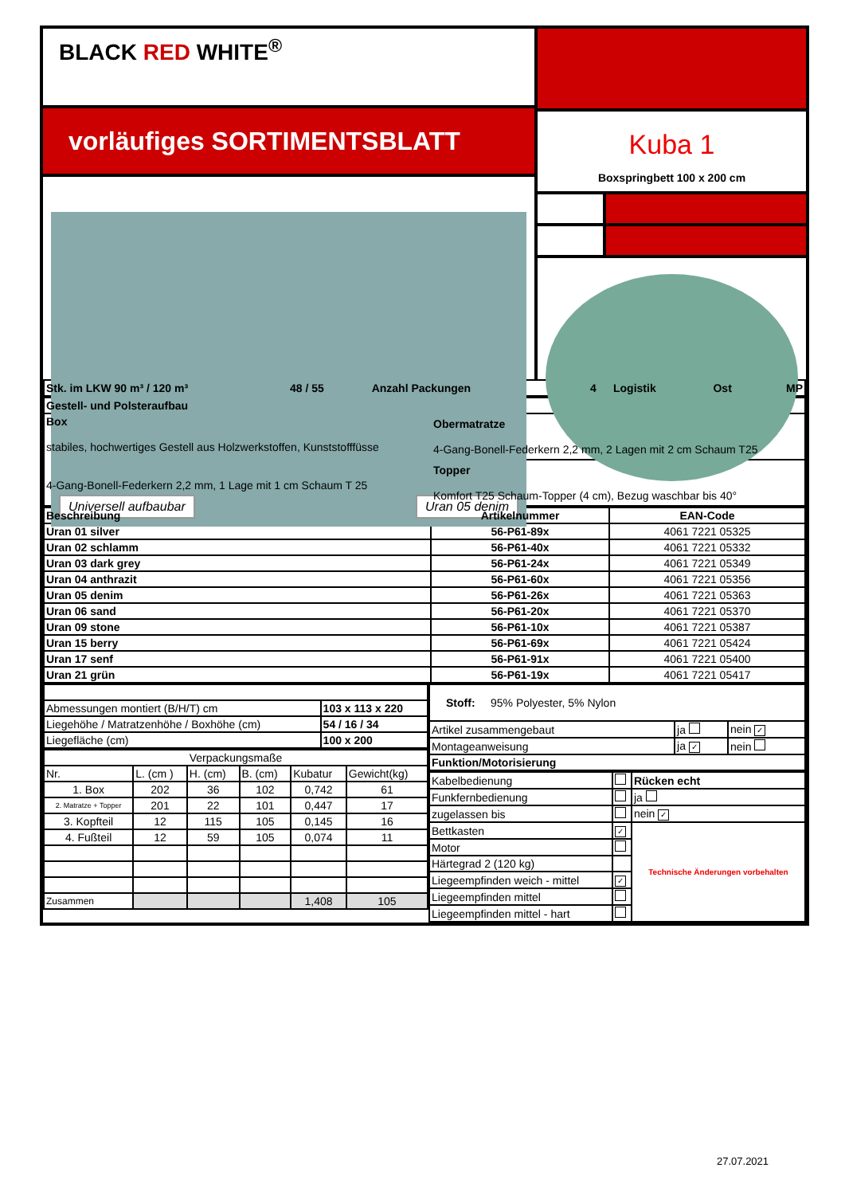BLACK RED WHITE<sup>®</sup>
vorläufiges SORTIMENTSBLATT
Universell aufbaubar Uran 05 denim
Kuba 1
Boxspringbett 100 x 200 cm
| Stk. im LKW 90 m³ / 120 m³ | 48 / 55 | Anzahl Packungen | 4 | Logistik | Ost | MP |
| Gestell- und Polsteraufbau | |
| Box stabiles, hochwertiges Gestell aus Holzwerkstoffen, Kunststofffüsse 4-Gang-Bonell-Federkern 2,2 mm, 1 Lage mit 1 cm Schaum T 25 | Obermatratze 4-Gang-Bonell-Federkern 2,2 mm, 2 Lagen mit 2 cm Schaum T25 |
| | Topper Komfort T25 Schaum-Topper (4 cm), Bezug waschbar bis 40° |
| Beschreibung | Artikelnummer | EAN-Code |
| --- | --- | --- |
| Uran 01 silver | 56-P61-89x | 4061 7221 05325 |
| Uran 02 schlamm | 56-P61-40x | 4061 7221 05332 |
| Uran 03 dark grey | 56-P61-24x | 4061 7221 05349 |
| Uran 04 anthrazit | 56-P61-60x | 4061 7221 05356 |
| Uran 05 denim | 56-P61-26x | 4061 7221 05363 |
| Uran 06 sand | 56-P61-20x | 4061 7221 05370 |
| Uran 09 stone | 56-P61-10x | 4061 7221 05387 |
| Uran 15 berry | 56-P61-69x | 4061 7221 05424 |
| Uran 17 senf | 56-P61-91x | 4061 7221 05400 |
| Uran 21 grün | 56-P61-19x | 4061 7221 05417 |
| Abmessungen montiert (B/H/T) cm | 103 x 113 x 220 |
| Liegehöhe / Matratzenhöhe / Boxhöhe (cm) | 54 / 16 / 34 |
| Liegefläche (cm) | 100 x 200 |
| Verpackungsmaße | | | | | |
| Nr. | L. (cm ) | H. (cm) | B. (cm) | Kubatur | Gewicht(kg) |
| 1. Box | 202 | 36 | 102 | 0,742 | 61 |
| 2. Matratze + Topper | 201 | 22 | 101 | 0,447 | 17 |
| 3. Kopfteil | 12 | 115 | 105 | 0,145 | 16 |
| 4. Fußteil | 12 | 59 | 105 | 0,074 | 11 |
| Zusammen | | | | 1,408 | 105 |
| Stoff: 95% Polyester, 5% Nylon | | |
| Artikel zusammengebaut | ja | nein ✓ |
| Montageanweisung | ja ✓ | nein |
| Funktion/Motorisierung | | |
| Kabelbedienung | | Rücken echt |
| Funkfernbedienung | | ja |
| zugelassen bis | | nein ✓ |
| Bettkasten | ✓ | Technische Änderungen vorbehalten |
| Motor | | |
| Härtegrad 2 (120 kg) | | |
| Liegeempfinden weich - mittel | ✓ | |
| Liegeempfinden mittel | | |
| Liegeempfinden mittel - hart | | |
27.07.2021